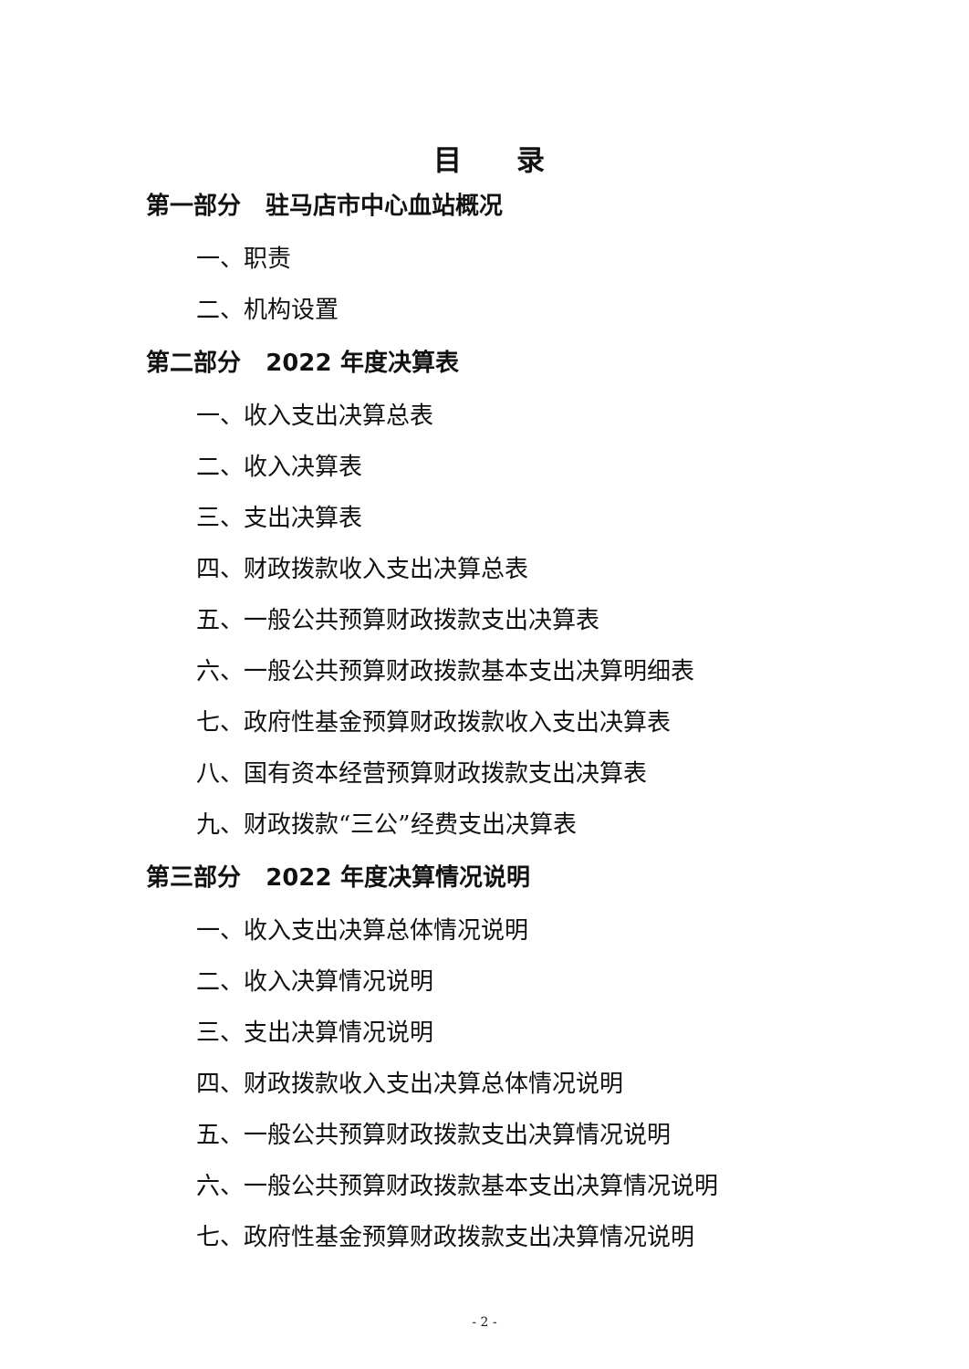目录
第一部分 驻马店市中心血站概况
一、职责
二、机构设置
第二部分 2022 年度决算表
一、收入支出决算总表
二、收入决算表
三、支出决算表
四、财政拨款收入支出决算总表
五、一般公共预算财政拨款支出决算表
六、一般公共预算财政拨款基本支出决算明细表
七、政府性基金预算财政拨款收入支出决算表
八、国有资本经营预算财政拨款支出决算表
九、财政拨款“三公”经费支出决算表
第三部分 2022 年度决算情况说明
一、收入支出决算总体情况说明
二、收入决算情况说明
三、支出决算情况说明
四、财政拨款收入支出决算总体情况说明
五、一般公共预算财政拨款支出决算情况说明
六、一般公共预算财政拨款基本支出决算情况说明
七、政府性基金预算财政拨款支出决算情况说明
- 2 -